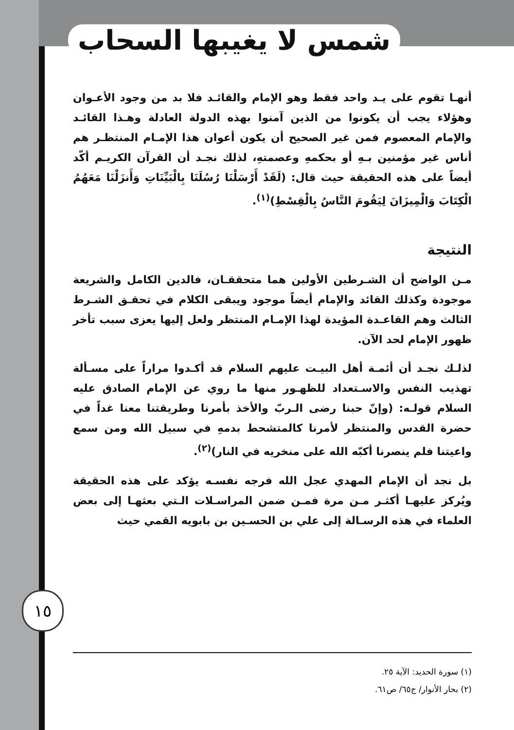شمس لا يغيبها السحاب
أنهـا تقوم على يـد واحد فقط وهو الإمام والقائـد فلا بد من وجود الأعـوان وهؤلاء يجب أن يكونوا من الذين آمنوا بهذه الدولة العادلة وهـذا القائـد والإمام المعصوم فمن غير الصحيح أن يكون أعوان هذا الإمـام المنتظـر هم أناس غير مؤمنين بـهِ أو بحكمهِ وعصمتهِ، لذلك نجـد أن القرآن الكريـم أكّد أيضاً على هذه الحقيقة حيث قال: (لَقَدْ أَرْسَلْنَا رُسُلَنَا بِالْبَيِّنَاتِ وَأَنزَلْنَا مَعَهُمُ الْكِتَابَ وَالْمِيزَانَ لِيَقُومَ النَّاسُ بِالْقِسْطِ)<sup>(١)</sup>.
النتيجة
مـن الواضح أن الشـرطين الأولين هما متحققـان، فالدين الكامل والشريعة موجودة وكذلك القائد والإمام أيضاً موجود ويبقى الكلام في تحقـق الشـرط الثالث وهم القاعـدة المؤيدة لهذا الإمـام المنتظر ولعل إليها يعزى سبب تأخر ظهور الإمام لحد الآن.
لذلـك نجـد أن أئمـة أهل البيـت عليهم السلام قد أكـدوا مراراً على مسـألة تهذيب النفس والاسـتعداد للظهـور منها ما روي عن الإمام الصادق عليه السلام قولـه: (وإنّ حبنا رضى الـربّ والأخذ بأمرنا وطريقتنا معنا غداً في حضرة القدس والمنتظر لأمرنا كالمتشحط بدمهِ في سبيل الله ومن سمع واعيتنا فلم ينصرنا أكبّه الله على منخريه في النار)<sup>(٢)</sup>.
بل نجد أن الإمام المهدي عجل الله فرجه نفسـه يؤكد على هذه الحقيقة ويُركز عليهـا أكثـر مـن مرة فمـن ضمن المراسـلات الـتي بعثهـا إلى بعض العلماء في هذه الرسـالة إلى علي بن الحسـين بن بابويه القمي حيث
١٥
(١) سورة الحديد: الآية ٢٥.
(٢) بحار الأنوار/ ج٦٥/ ص٦١.